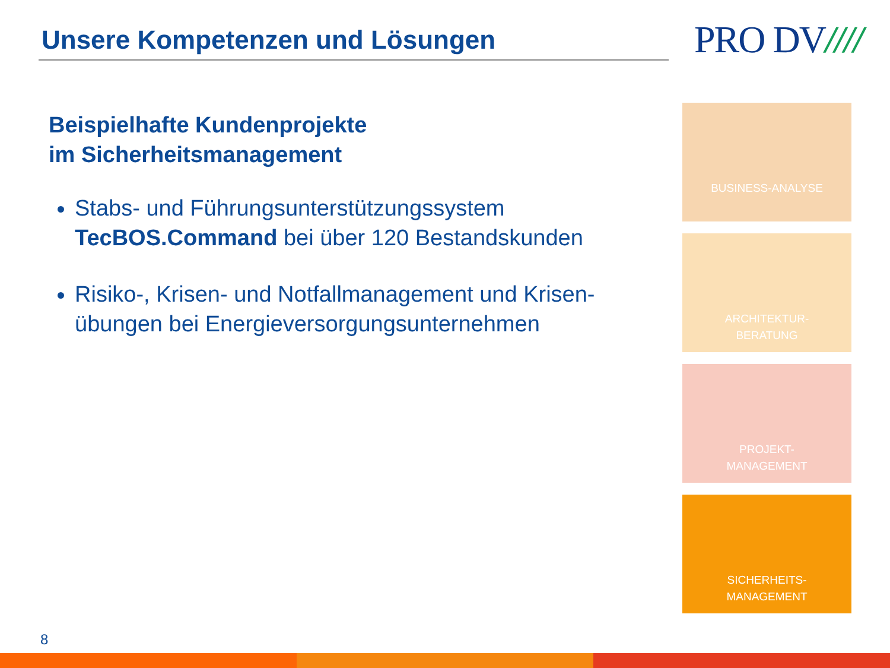Unsere Kompetenzen und Lösungen PRO DV////
Beispielhafte Kundenprojekte
im Sicherheitsmanagement
Stabs- und Führungsunterstützungssystem TecBOS.Command bei über 120 Bestandskunden
Risiko-, Krisen- und Notfallmanagement und Krisen-übungen bei Energieversorgungsunternehmen
BUSINESS-ANALYSE
ARCHITEKTUR-
BERATUNG
PROJEKT-
MANAGEMENT
SICHERHEITS-
MANAGEMENT
8